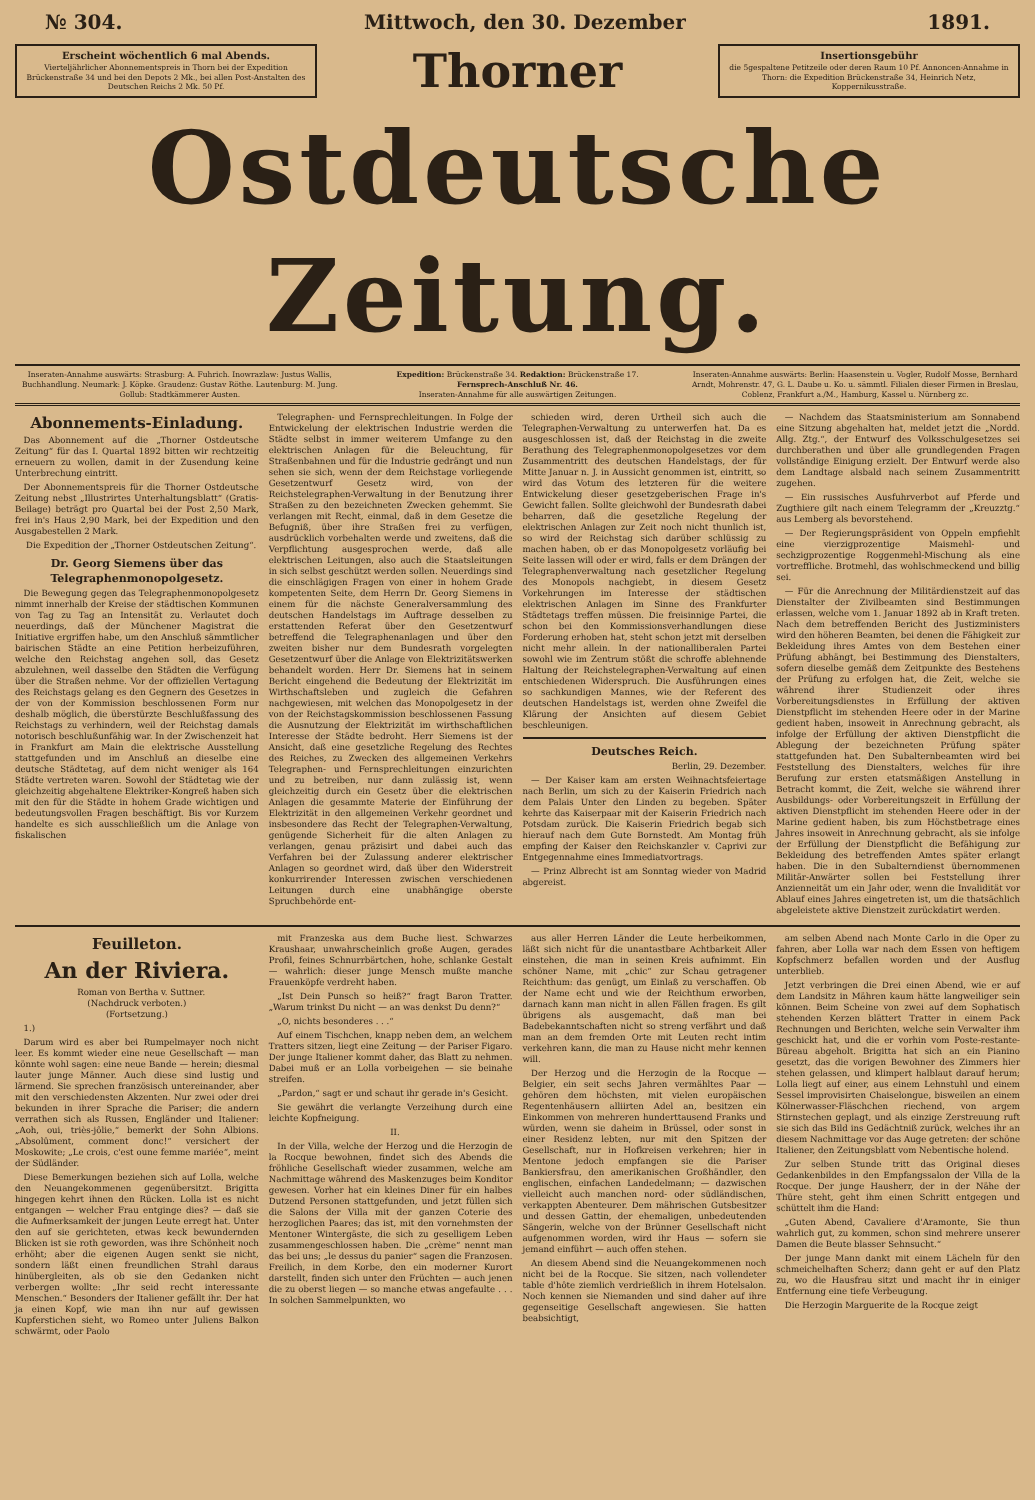№ 304. Mittwoch, den 30. Dezember 1891.
Erscheint wöchentlich 6 mal Abends.
Vierteljährlicher Abonnementspreis in Thorn bei der Expedition Brückenstraße 34 und bei den Depots 2 Mk., bei allen Post-Anstalten des Deutschen Reichs 2 Mk. 50 Pf.
Thorner
Insertionsgebühr
die 5gespaltene Petitzeile oder deren Raum 10 Pf. Annoncen-Annahme in Thorn: die Expedition Brückenstraße 34, Heinrich Netz, Koppernikusstraße.
Ostdeutsche Zeitung.
Inseraten-Annahme auswärts: Strasburg: A. Fuhrich. Inowrazlaw: Justus Wallis, Buchhandlung. Neumark: J. Köpke. Graudenz: Gustav Röthe. Lautenburg: M. Jung. Gollub: Stadtkämmerer Austen.
Expedition: Brückenstraße 34. Redaktion: Brückenstraße 17.
Fernsprech-Anschluß Nr. 46.
Inseraten-Annahme für alle auswärtigen Zeitungen.
Inseraten-Annahme auswärts: Berlin: Haasenstein u. Vogler, Rudolf Mosse, Bernhard Arndt, Mohrenstr. 47, G. L. Daube u. Ko. u. sämmtl. Filialen dieser Firmen in Breslau, Coblenz, Frankfurt a./M., Hamburg, Kassel u. Nürnberg zc.
Abonnements-Einladung.
Das Abonnement auf die „Thorner Ostdeutsche Zeitung“ für das I. Quartal 1892 bitten wir rechtzeitig erneuern zu wollen, damit in der Zusendung keine Unterbrechung eintritt.
Der Abonnementspreis für die Thorner Ostdeutsche Zeitung nebst „Illustrirtes Unterhaltungsblatt“ (Gratis-Beilage) beträgt pro Quartal bei der Post 2,50 Mark, frei in's Haus 2,90 Mark, bei der Expedition und den Ausgabestellen 2 Mark.
Die Expedition der „Thorner Ostdeutschen Zeitung“.
Dr. Georg Siemens über das Telegraphenmonopolgesetz.
Die Bewegung gegen das Telegraphenmonopolgesetz nimmt innerhalb der Kreise der städtischen Kommunen von Tag zu Tag an Intensität zu. Verlautet doch neuerdings, daß der Münchener Magistrat die Initiative ergriffen habe, um den Anschluß sämmtlicher bairischen Städte an eine Petition herbeizuführen, welche den Reichstag angehen soll, das Gesetz abzulehnen, weil dasselbe den Städten die Verfügung über die Straßen nehme. Vor der offiziellen Vertagung des Reichstags gelang es den Gegnern des Gesetzes in der von der Kommission beschlossenen Form nur deshalb möglich, die überstürzte Beschlußfassung des Reichstags zu verhindern, weil der Reichstag damals notorisch beschlußunfähig war. In der Zwischenzeit hat in Frankfurt am Main die elektrische Ausstellung stattgefunden und im Anschluß an dieselbe eine deutsche Städtetag, auf dem nicht weniger als 164 Städte vertreten waren. Sowohl der Städtetag wie der gleichzeitig abgehaltene Elektriker-Kongreß haben sich mit den für die Städte in hohem Grade wichtigen und bedeutungsvollen Fragen beschäftigt. Bis vor Kurzem handelte es sich ausschließlich um die Anlage von fiskalischen
Telegraphen- und Fernsprechleitungen. In Folge der Entwickelung der elektrischen Industrie werden die Städte selbst in immer weiterem Umfange zu den elektrischen Anlagen für die Beleuchtung, für Straßenbahnen und für die Industrie gedrängt und nun sehen sie sich, wenn der dem Reichstage vorliegende Gesetzentwurf Gesetz wird, von der Reichstelegraphen-Verwaltung in der Benutzung ihrer Straßen zu den bezeichneten Zwecken gehemmt. Sie verlangen mit Recht, einmal, daß in dem Gesetze die Befugniß, über ihre Straßen frei zu verfügen, ausdrücklich vorbehalten werde und zweitens, daß die Verpflichtung ausgesprochen werde, daß alle elektrischen Leitungen, also auch die Staatsleitungen in sich selbst geschützt werden sollen. Neuerdings sind die einschlägigen Fragen von einer in hohem Grade kompetenten Seite, dem Herrn Dr. Georg Siemens in einem für die nächste Generalversammlung des deutschen Handelstags im Auftrage desselben zu erstattenden Referat über den Gesetzentwurf betreffend die Telegraphenanlagen und über den zweiten bisher nur dem Bundesrath vorgelegten Gesetzentwurf über die Anlage von Elektrizitätswerken behandelt worden. Herr Dr. Siemens hat in seinem Bericht eingehend die Bedeutung der Elektrizität im Wirthschaftsleben und zugleich die Gefahren nachgewiesen, mit welchen das Monopolgesetz in der von der Reichstagskommission beschlossenen Fassung die Ausnutzung der Elektrizität im wirthschaftlichen Interesse der Städte bedroht. Herr Siemens ist der Ansicht, daß eine gesetzliche Regelung des Rechtes des Reiches, zu Zwecken des allgemeinen Verkehrs Telegraphen- und Fernsprechleitungen einzurichten und zu betreiben, nur dann zulässig ist, wenn gleichzeitig durch ein Gesetz über die elektrischen Anlagen die gesammte Materie der Einführung der Elektrizität in den allgemeinen Verkehr geordnet und insbesondere das Recht der Telegraphen-Verwaltung, genügende Sicherheit für die alten Anlagen zu verlangen, genau präzisirt und dabei auch das Verfahren bei der Zulassung anderer elektrischer Anlagen so geordnet wird, daß über den Widerstreit konkurrirender Interessen zwischen verschiedenen Leitungen durch eine unabhängige oberste Spruchbehörde ent-
schieden wird, deren Urtheil sich auch die Telegraphen-Verwaltung zu unterwerfen hat. Da es ausgeschlossen ist, daß der Reichstag in die zweite Berathung des Telegraphenmonopolgesetzes vor dem Zusammentritt des deutschen Handelstags, der für Mitte Januar n. J. in Aussicht genommen ist, eintritt, so wird das Votum des letzteren für die weitere Entwickelung dieser gesetzgeberischen Frage in's Gewicht fallen. Sollte gleichwohl der Bundesrath dabei beharren, daß die gesetzliche Regelung der elektrischen Anlagen zur Zeit noch nicht thunlich ist, so wird der Reichstag sich darüber schlüssig zu machen haben, ob er das Monopolgesetz vorläufig bei Seite lassen will oder er wird, falls er dem Drängen der Telegraphenverwaltung nach gesetzlicher Regelung des Monopols nachgiebt, in diesem Gesetz Vorkehrungen im Interesse der städtischen elektrischen Anlagen im Sinne des Frankfurter Städtetags treffen müssen. Die freisinnige Partei, die schon bei den Kommissionsverhandlungen diese Forderung erhoben hat, steht schon jetzt mit derselben nicht mehr allein. In der nationalliberalen Partei sowohl wie im Zentrum stößt die schroffe ablehnende Haltung der Reichstelegraphen-Verwaltung auf einen entschiedenen Widerspruch. Die Ausführungen eines so sachkundigen Mannes, wie der Referent des deutschen Handelstags ist, werden ohne Zweifel die Klärung der Ansichten auf diesem Gebiet beschleunigen.
Deutsches Reich.
Berlin, 29. Dezember.
— Der Kaiser kam am ersten Weihnachtsfeiertage nach Berlin, um sich zu der Kaiserin Friedrich nach dem Palais Unter den Linden zu begeben. Später kehrte das Kaiserpaar mit der Kaiserin Friedrich nach Potsdam zurück. Die Kaiserin Friedrich begab sich hierauf nach dem Gute Bornstedt. Am Montag früh empfing der Kaiser den Reichskanzler v. Caprivi zur Entgegennahme eines Immediatvortrags.
— Prinz Albrecht ist am Sonntag wieder von Madrid abgereist.
— Nachdem das Staatsministerium am Sonnabend eine Sitzung abgehalten hat, meldet jetzt die „Nordd. Allg. Ztg.“, der Entwurf des Volksschulgesetzes sei durchberathen und über alle grundlegenden Fragen vollständige Einigung erzielt. Der Entwurf werde also dem Landtage alsbald nach seinem Zusammentritt zugehen.
— Ein russisches Ausfuhrverbot auf Pferde und Zugthiere gilt nach einem Telegramm der „Kreuzztg.“ aus Lemberg als bevorstehend.
— Der Regierungspräsident von Oppeln empfiehlt eine vierzigprozentige Maismehl- und sechzigprozentige Roggenmehl-Mischung als eine vortreffliche. Brotmehl, das wohlschmeckend und billig sei.
— Für die Anrechnung der Militärdienstzeit auf das Dienstalter der Zivilbeamten sind Bestimmungen erlassen, welche vom 1. Januar 1892 ab in Kraft treten. Nach dem betreffenden Bericht des Justizministers wird den höheren Beamten, bei denen die Fähigkeit zur Bekleidung ihres Amtes von dem Bestehen einer Prüfung abhängt, bei Bestimmung des Dienstalters, sofern dieselbe gemäß dem Zeitpunkte des Bestehens der Prüfung zu erfolgen hat, die Zeit, welche sie während ihrer Studienzeit oder ihres Vorbereitungsdienstes in Erfüllung der aktiven Dienstpflicht im stehenden Heere oder in der Marine gedient haben, insoweit in Anrechnung gebracht, als infolge der Erfüllung der aktiven Dienstpflicht die Ablegung der bezeichneten Prüfung später stattgefunden hat. Den Subalternbeamten wird bei Feststellung des Dienstalters, welches für ihre Berufung zur ersten etatsmäßigen Anstellung in Betracht kommt, die Zeit, welche sie während ihrer Ausbildungs- oder Vorbereitungszeit in Erfüllung der aktiven Dienstpflicht im stehenden Heere oder in der Marine gedient haben, bis zum Höchstbetrage eines Jahres insoweit in Anrechnung gebracht, als sie infolge der Erfüllung der Dienstpflicht die Befähigung zur Bekleidung des betreffenden Amtes später erlangt haben. Die in den Subalterndienst übernommenen Militär-Anwärter sollen bei Feststellung ihrer Anzienneität um ein Jahr oder, wenn die Invalidität vor Ablauf eines Jahres eingetreten ist, um die thatsächlich abgeleistete aktive Dienstzeit zurückdatirt werden.
Feuilleton.
An der Riviera.
Roman von Bertha v. Suttner.
(Nachdruck verboten.)
(Fortsetzung.)
1.)
Darum wird es aber bei Rumpelmayer noch nicht leer. Es kommt wieder eine neue Gesellschaft — man könnte wohl sagen: eine neue Bande — herein; diesmal lauter junge Männer. Auch diese sind lustig und lärmend. Sie sprechen französisch untereinander, aber mit den verschiedensten Akzenten. Nur zwei oder drei bekunden in ihrer Sprache die Pariser; die andern verrathen sich als Russen, Engländer und Italiener: „Aoh, oui, triès-jôlie,“ bemerkt der Sohn Albions. „Absolûment, comment donc!“ versichert der Moskowite; „Le crois, c'est oune femme mariée“, meint der Südländer.
Diese Bemerkungen beziehen sich auf Lolla, welche den Neuangekommenen gegenübersitzt. Brigitta hingegen kehrt ihnen den Rücken. Lolla ist es nicht entgangen — welcher Frau entginge dies? — daß sie die Aufmerksamkeit der jungen Leute erregt hat. Unter den auf sie gerichteten, etwas keck bewundernden Blicken ist sie roth geworden, was ihre Schönheit noch erhöht; aber die eigenen Augen senkt sie nicht, sondern läßt einen freundlichen Strahl daraus hinübergleiten, als ob sie den Gedanken nicht verbergen wollte: „Ihr seid recht interessante Menschen.“ Besonders der Italiener gefällt ihr. Der hat ja einen Kopf, wie man ihn nur auf gewissen Kupferstichen sieht, wo Romeo unter Juliens Balkon schwärmt, oder Paolo
mit Franzeska aus dem Buche liest. Schwarzes Kraushaar, unwahrscheinlich große Augen, gerades Profil, feines Schnurrbärtchen, hohe, schlanke Gestalt — wahrlich: dieser junge Mensch mußte manche Frauenköpfe verdreht haben.
„Ist Dein Punsch so heiß?“ fragt Baron Tratter. „Warum trinkst Du nicht — an was denkst Du denn?“
„O, nichts besonderes . . .“
Auf einem Tischchen, knapp neben dem, an welchem Tratters sitzen, liegt eine Zeitung — der Pariser Figaro. Der junge Italiener kommt daher, das Blatt zu nehmen. Dabei muß er an Lolla vorbeigehen — sie beinahe streifen.
„Pardon,“ sagt er und schaut ihr gerade in's Gesicht.
Sie gewährt die verlangte Verzeihung durch eine leichte Kopfneigung.
II.
In der Villa, welche der Herzog und die Herzogin de la Rocque bewohnen, findet sich des Abends die fröhliche Gesellschaft wieder zusammen, welche am Nachmittage während des Maskenzuges beim Konditor gewesen. Vorher hat ein kleines Diner für ein halbes Dutzend Personen stattgefunden, und jetzt füllen sich die Salons der Villa mit der ganzen Coterie des herzoglichen Paares; das ist, mit den vornehmsten der Mentoner Wintergäste, die sich zu geselligem Leben zusammengeschlossen haben. Die „crème“ nennt man das bei uns; „le dessus du panier“ sagen die Franzosen. Freilich, in dem Korbe, den ein moderner Kurort darstellt, finden sich unter den Früchten — auch jenen die zu oberst liegen — so manche etwas angefaulte . . . In solchen Sammelpunkten, wo
aus aller Herren Länder die Leute herbeikommen, läßt sich nicht für die unantastbare Achtbarkeit Aller einstehen, die man in seinen Kreis aufnimmt. Ein schöner Name, mit „chic“ zur Schau getragener Reichthum: das genügt, um Einlaß zu verschaffen. Ob der Name echt und wie der Reichthum erworben, darnach kann man nicht in allen Fällen fragen. Es gilt übrigens als ausgemacht, daß man bei Badebekanntschaften nicht so streng verfährt und daß man an dem fremden Orte mit Leuten recht intim verkehren kann, die man zu Hause nicht mehr kennen will.
Der Herzog und die Herzogin de la Rocque — Belgier, ein seit sechs Jahren vermähltes Paar — gehören dem höchsten, mit vielen europäischen Regentenhäusern alliirten Adel an, besitzen ein Einkommen von mehreren hunderttausend Franks und würden, wenn sie daheim in Brüssel, oder sonst in einer Residenz lebten, nur mit den Spitzen der Gesellschaft, nur in Hofkreisen verkehren; hier in Mentone jedoch empfangen sie die Pariser Bankiersfrau, den amerikanischen Großhändler, den englischen, einfachen Landedelmann; — dazwischen vielleicht auch manchen nord- oder südländischen, verkappten Abenteurer. Dem mährischen Gutsbesitzer und dessen Gattin, der ehemaligen, unbedeutenden Sängerin, welche von der Brünner Gesellschaft nicht aufgenommen worden, wird ihr Haus — sofern sie jemand einführt — auch offen stehen.
An diesem Abend sind die Neuangekommenen noch nicht bei de la Rocque. Sie sitzen, nach vollendeter table d'hôte ziemlich verdrießlich in ihrem Hotelsalon. Noch kennen sie Niemanden und sind daher auf ihre gegenseitige Gesellschaft angewiesen. Sie hatten beabsichtigt,
am selben Abend nach Monte Carlo in die Oper zu fahren, aber Lolla war nach dem Essen von heftigem Kopfschmerz befallen worden und der Ausflug unterblieb.
Jetzt verbringen die Drei einen Abend, wie er auf dem Landsitz in Mähren kaum hätte langweiliger sein können. Beim Scheine von zwei auf dem Sophatisch stehenden Kerzen blättert Tratter in einem Pack Rechnungen und Berichten, welche sein Verwalter ihm geschickt hat, und die er vorhin vom Poste-restante-Büreau abgeholt. Brigitta hat sich an ein Pianino gesetzt, das die vorigen Bewohner des Zimmers hier stehen gelassen, und klimpert halblaut darauf herum; Lolla liegt auf einer, aus einem Lehnstuhl und einem Sessel improvisirten Chaiselongue, bisweilen an einem Kölnerwasser-Fläschchen riechend, von argem Stirnstechen geplagt, und als einzige Zerstreuung ruft sie sich das Bild ins Gedächtniß zurück, welches ihr an diesem Nachmittage vor das Auge getreten: der schöne Italiener, den Zeitungsblatt vom Nebentische holend.
Zur selben Stunde tritt das Original dieses Gedankenbildes in den Empfangssalon der Villa de la Rocque. Der junge Hausherr, der in der Nähe der Thüre steht, geht ihm einen Schritt entgegen und schüttelt ihm die Hand:
„Guten Abend, Cavaliere d'Aramonte, Sie thun wahrlich gut, zu kommen, schon sind mehrere unserer Damen die Beute blasser Sehnsucht.“
Der junge Mann dankt mit einem Lächeln für den schmeichelhaften Scherz; dann geht er auf den Platz zu, wo die Hausfrau sitzt und macht ihr in einiger Entfernung eine tiefe Verbeugung.
Die Herzogin Marguerite de la Rocque zeigt